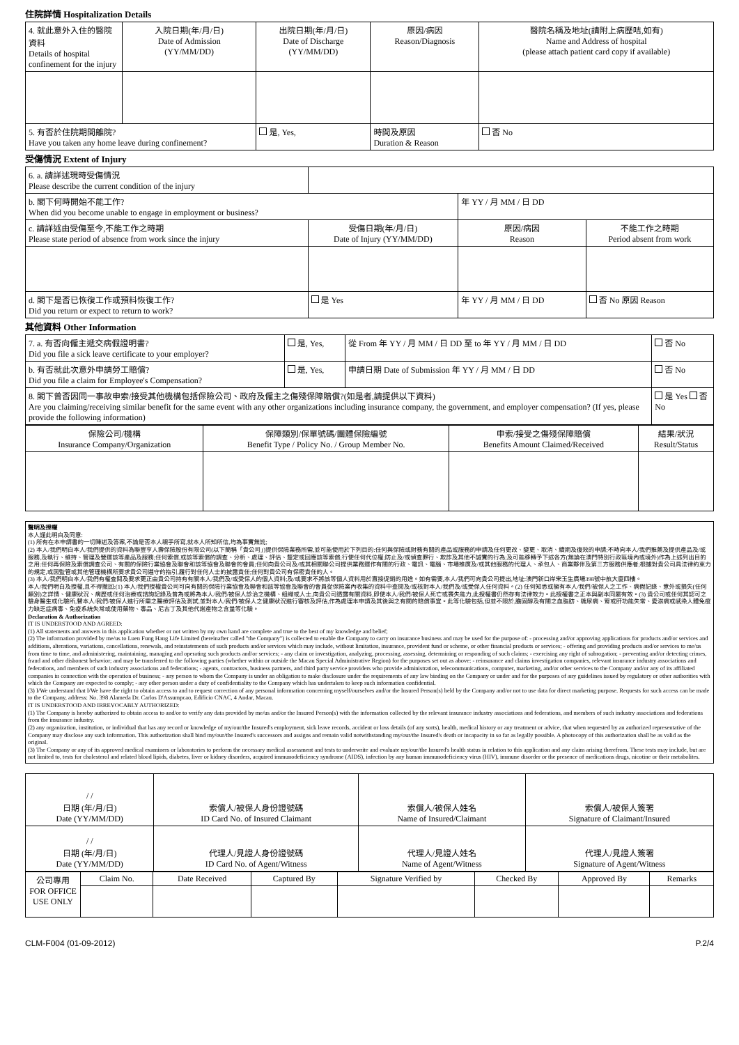住院詳情 Hospitalization Details
| 4. 就此意外入住的醫院資料 Details of hospital confinement for the injury | 入院日期(年/月/日) Date of Admission (YY/MM/DD) | 出院日期(年/月/日) Date of Discharge (YY/MM/DD) | 原因/病因 Reason/Diagnosis | 醫院名稱及地址(請附上病歷咭,如有) Name and Address of hospital (please attach patient card copy if available) | |
| 5. 有否於住院期間離院? Have you taken any home leave during confinement? | | 是, Yes, | 時間及原因 Duration & Reason | | 否 No |
受傷情況 Extent of Injury
| 6. a. 請詳述現時受傷情況 Please describe the current condition of the injury | | | |
| b. 閣下何時開始不能工作? When did you become unable to engage in employment or business? | | 年 YY / 月 MM / 日 DD | |
| c. 請詳述由受傷至今,不能工作之時期 Please state period of absence from work since the injury | 受傷日期(年/月/日) Date of Injury (YY/MM/DD) | 原因/病因 Reason | 不能工作之時期 Period absent from work |
| d. 閣下是否已恢復工作或預料恢復工作? Did you return or expect to return to work? | 是 Yes | 年 YY / 月 MM / 日 DD | 否 No 原因 Reason |
其他資料 Other Information
| 7. a. 有否向僱主遞交病假證明書? Did you file a sick leave certificate to your employer? | 是, Yes, | 從 From 年 YY / 月 MM / 日 DD 至 to 年 YY / 月 MM / 日 DD | 否 No |
| b. 有否就此次意外申請勞工賠償? Did you file a claim for Employee's Compensation? | 是, Yes, | 申請日期 Date of Submission 年 YY / 月 MM / 日 DD | 否 No |
| 8. 閣下曾否因同一事故申索/接受其他機構包括保險公司、政府及僱主之傷殘保障賠償?(如是者,請提供以下資料) Are you claiming/receiving similar benefit for the same event with any other organizations including insurance company, the government, and employer compensation? (If yes, please provide the following information) | | | 是 Yes 否 No |
| 保險公司/機構 Insurance Company/Organization | 保障類別/保單號碼/團體保險編號 Benefit Type / Policy No. / Group Member No. | 申索/接受之傷殘保障賠償 Benefits Amount Claimed/Received | 結果/狀況 Result/Status |
聲明及授權
本人謹此明白及同意:
(1) 所有在本申請書的一切陳述及答案,不論是否本人親手所寫,就本人所知所信,均為事實無訛;
(2) 本人/我們明白本人/我們提供的資料為聯豐亨人壽保險股份有限公司(以下簡稱「貴公司」)提供保險業務所需,並可能使用於下列目的:任何與保險或財務有關的產品或服務的申請及任何更改、變更、取消、續期及復效的申請;不時向本人/我們推薦及提供產品及/或服務,及執行、維持、管理及營運該等產品及服務;任何索償,或該等索償的調查、分析、處理、評估、釐定或回應該等索償;行使任何代位權;防止及/或偵查罪行、欺詐及其他不誠實的行為;及可能移轉予下述各方(無論在澳門特別行政區境內或境外)作為上述列出目的之用:任何再保險及索償調查公司、有關的保險行業協會及聯會和該等協會及聯會的會員;任何向貴公司及/或其相關聯公司提供業務運作有關的行政、電訊、電腦、市場推廣及/或其他服務的代理人、承包人、商業夥伴及第三方服務供應者;根據對貴公司具法律約束力的規定,或因監管或其他管理機構所要求貴公司遵守的指引,履行對任何人士的披露責任;任何對貴公司有保密責任的人。
(3) 本人/我們明白本人/我們有權查閱及要求更正由貴公司持有有關本人/我們及/或受保人的個人資料;及/或要求不將該等個人資料用於直接促銷的用途。如有需要,本人/我們可向貴公司提出,地址:澳門新口岸宋玉生廣場398號中航大廈四樓。
本人/我們明白及授權,且不得撤回:(1) 本人/我們授權貴公司可向有關的保險行業協會及聯會和該等協會及聯會的會員從保險業內收集的資料中查閱及/或核對本人/我們及/或受保人任何資料。(2) 任何知悉或擁有本人/我們/被保人之工作、病假記錄、意外或損失(任何類別)之詳情、健康狀況、病歷或任何治療或諮詢記錄及曾為或將為本人/我們/被保人診治之機構、組織或人士,向貴公司透露有關資料,即使本人/我們/被保人死亡或喪失能力,此授權書仍然存有法律效力。此授權書之正本與副本同屬有效。(3) 貴公司或任何其認可之驗身醫生或化驗所,替本人/我們/被保人進行所需之醫療評估及測試,並對本人/我們/被保人之健康狀況進行審核及評估,作為處理本申請及其後與之有關的賠償事宜。此等化驗包括,但並不限於,膽固醇及有關之血脂肪、糖尿病、腎或肝功能失常、愛滋病或感染人體免疫力缺乏症病毒、免疫系統失常或使用藥物、毒品、尼古丁及其他代謝產物之含量等化驗。
Declaration & Authorization
IT IS UNDERSTOOD AND AGREED:
(1) All statements and answers in this application whether or not written by my own hand are complete and true to the best of my knowledge and belief;
(2) The information provided by me/us to Luen Fung Hang Life Limited (hereinafter called "the Company") is collected to enable the Company to carry on insurance business and may be used for the purpose of: - processing and/or approving applications for products and/or services and additions, alterations, variations, cancellations, renewals, and reinstatements of such products and/or services which may include, without limitation, insurance, provident fund or scheme, or other financial products or services; - offering and providing products and/or services to me/us from time to time, and administering, maintaining, managing and operating such products and/or services; - any claim or investigation, analyzing, processing, assessing, determining or responding of such claims; - exercising any right of subrogation; - preventing and/or detecting crimes, fraud and other dishonest behavior; and may be transferred to the following parties (whether within or outside the Macau Special Administrative Region) for the purposes set out as above: - reinsurance and claims investigation companies, relevant insurance industry associations and federations, and members of such industry associations and federations; - agents, contractors, business partners, and third party service providers who provide administration, telecommunications, computer, marketing, and/or other services to the Company and/or any of its affiliated companies in connection with the operation of business; - any person to whom the Company is under an obligation to make disclosure under the requirements of any law binding on the Company or under and for the purposes of any guidelines issued by regulatory or other authorities with which the Company are expected to comply; - any other person under a duty of confidentiality to the Company which has undertaken to keep such information confidential.
(3) I/We understand that I/We have the right to obtain access to and to request correction of any personal information concerning myself/ourselves and/or the Insured Person(s) held by the Company and/or not to use data for direct marketing purpose. Requests for such access can be made to the Company, address: No. 398 Alameda Dr. Carlos D'Assumpcao, Edificio CNAC, 4 Andar, Macau.
IT IS UNDERSTOOD AND IRREVOCABLY AUTHORIZED:
(1) The Company is hereby authorized to obtain access to and/or to verify any data provided by me/us and/or the Insured Person(s) with the information collected by the relevant insurance industry associations and federations, and members of such industry associations and federations from the insurance industry.
(2) any organization, institution, or individual that has any record or knowledge of my/our/the Insured's employment, sick leave records, accident or loss details (of any sorts), health, medical history or any treatment or advice, that when requested by an authorized representative of the Company may disclose any such information. This authorization shall bind my/our/the Insured's successors and assigns and remain valid notwithstanding my/our/the Insured's death or incapacity in so far as legally possible. A photocopy of this authorization shall be as valid as the original.
(3) The Company or any of its approved medical examiners or laboratories to perform the necessary medical assessment and tests to underwrite and evaluate my/our/the Insured's health status in relation to this application and any claim arising therefrom. These tests may include, but are not limited to, tests for cholesterol and related blood lipids, diabetes, liver or kidney disorders, acquired immunodeficiency syndrome (AIDS), infection by any human immunodeficiency virus (HIV), immune disorder or the presence of medications drugs, nicotine or their metabolites.
| / / 日期 (年/月/日) Date (YY/MM/DD) | 索償人/被保人身份證號碼 ID Card No. of Insured Claimant | 索償人/被保人姓名 Name of Insured/Claimant | 索償人/被保人簽署 Signature of Claimant/Insured |
| / / 日期 (年/月/日) Date (YY/MM/DD) | 代理人/見證人身份證號碼 ID Card No. of Agent/Witness | 代理人/見證人姓名 Name of Agent/Witness | 代理人/見證人簽署 Signature of Agent/Witness |
| 公司專用 FOR OFFICE USE ONLY | Claim No. | Date Received | Captured By | Signature Verified by | Checked By | Approved By | Remarks |
CLM-F004 (01-09-2012) P.2/4